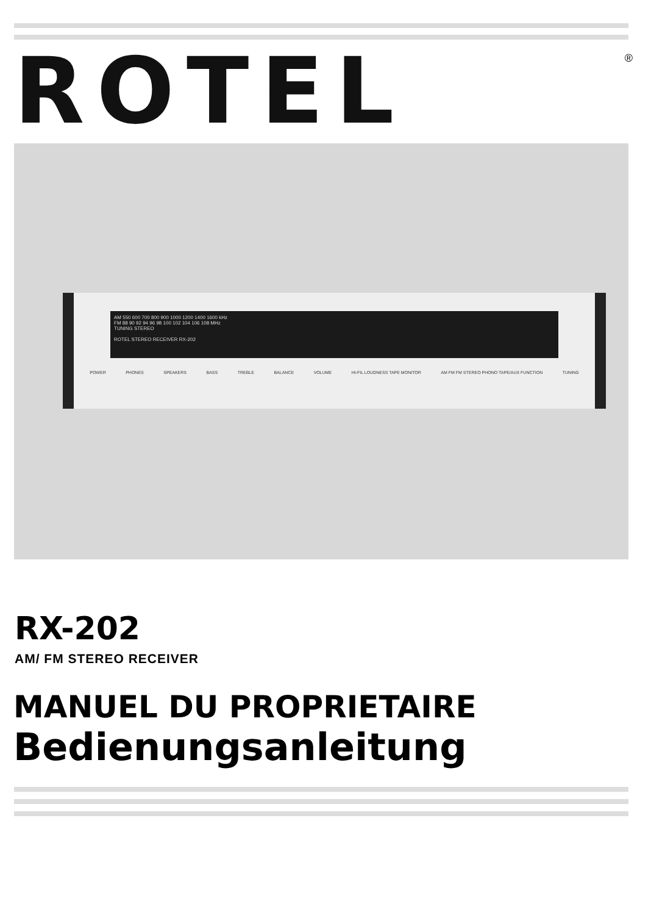ROTEL ®
AM 550 600 700 800 900 1000 1200 1400 1600 kHz
FM 88 90 92 94 96 98 100 102 104 106 108 MHz
TUNING STEREO
ROTEL STEREO RECEIVER RX-202
POWER PHONES SPEAKERS BASS TREBLE BALANCE VOLUME HI-FIL LOUDNESS TAPE MONITOR AM FM FM STEREO PHONO TAPE/AUX FUNCTION TUNING
RX-202
AM/ FM STEREO RECEIVER
MANUEL DU PROPRIETAIRE
Bedienungsanleitung